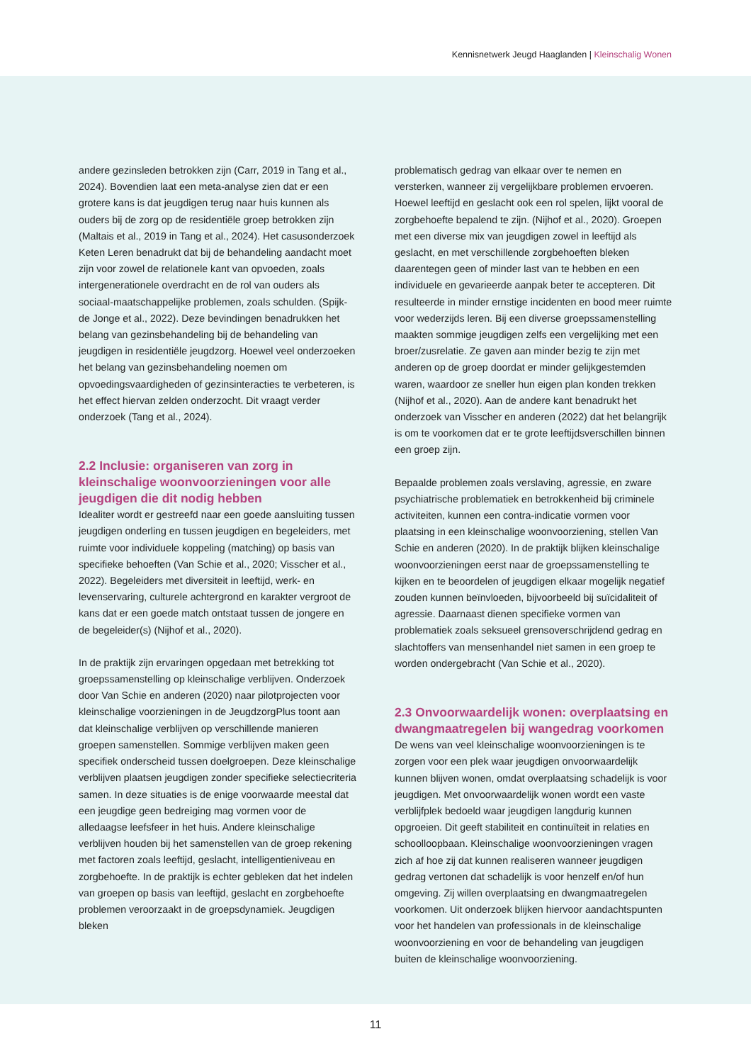Kennisnetwerk Jeugd Haaglanden | Kleinschalig Wonen
andere gezinsleden betrokken zijn (Carr, 2019 in Tang et al., 2024). Bovendien laat een meta-analyse zien dat er een grotere kans is dat jeugdigen terug naar huis kunnen als ouders bij de zorg op de residentiële groep betrokken zijn (Maltais et al., 2019 in Tang et al., 2024). Het casusonderzoek Keten Leren benadrukt dat bij de behandeling aandacht moet zijn voor zowel de relationele kant van opvoeden, zoals intergenerationele overdracht en de rol van ouders als sociaal-maatschappelijke problemen, zoals schulden. (Spijk-de Jonge et al., 2022). Deze bevindingen benadrukken het belang van gezinsbehandeling bij de behandeling van jeugdigen in residentiële jeugdzorg. Hoewel veel onderzoeken het belang van gezinsbehandeling noemen om opvoedingsvaardigheden of gezinsinteracties te verbeteren, is het effect hiervan zelden onderzocht. Dit vraagt verder onderzoek (Tang et al., 2024).
2.2 Inclusie: organiseren van zorg in kleinschalige woonvoorzieningen voor alle jeugdigen die dit nodig hebben
Idealiter wordt er gestreefd naar een goede aansluiting tussen jeugdigen onderling en tussen jeugdigen en begeleiders, met ruimte voor individuele koppeling (matching) op basis van specifieke behoeften (Van Schie et al., 2020; Visscher et al., 2022). Begeleiders met diversiteit in leeftijd, werk- en levenservaring, culturele achtergrond en karakter vergroot de kans dat er een goede match ontstaat tussen de jongere en de begeleider(s) (Nijhof et al., 2020).
In de praktijk zijn ervaringen opgedaan met betrekking tot groepssamenstelling op kleinschalige verblijven. Onderzoek door Van Schie en anderen (2020) naar pilotprojecten voor kleinschalige voorzieningen in de JeugdzorgPlus toont aan dat kleinschalige verblijven op verschillende manieren groepen samenstellen. Sommige verblijven maken geen specifiek onderscheid tussen doelgroepen. Deze kleinschalige verblijven plaatsen jeugdigen zonder specifieke selectiecriteria samen. In deze situaties is de enige voorwaarde meestal dat een jeugdige geen bedreiging mag vormen voor de alledaagse leefsfeer in het huis. Andere kleinschalige verblijven houden bij het samenstellen van de groep rekening met factoren zoals leeftijd, geslacht, intelligentieniveau en zorgbehoefte. In de praktijk is echter gebleken dat het indelen van groepen op basis van leeftijd, geslacht en zorgbehoefte problemen veroorzaakt in de groepsdynamiek. Jeugdigen bleken
problematisch gedrag van elkaar over te nemen en versterken, wanneer zij vergelijkbare problemen ervoeren. Hoewel leeftijd en geslacht ook een rol spelen, lijkt vooral de zorgbehoefte bepalend te zijn. (Nijhof et al., 2020). Groepen met een diverse mix van jeugdigen zowel in leeftijd als geslacht, en met verschillende zorgbehoeften bleken daarentegen geen of minder last van te hebben en een individuele en gevarieerde aanpak beter te accepteren. Dit resulteerde in minder ernstige incidenten en bood meer ruimte voor wederzijds leren. Bij een diverse groepssamenstelling maakten sommige jeugdigen zelfs een vergelijking met een broer/zusrelatie. Ze gaven aan minder bezig te zijn met anderen op de groep doordat er minder gelijkgestemden waren, waardoor ze sneller hun eigen plan konden trekken (Nijhof et al., 2020). Aan de andere kant benadrukt het onderzoek van Visscher en anderen (2022) dat het belangrijk is om te voorkomen dat er te grote leeftijdsverschillen binnen een groep zijn.
Bepaalde problemen zoals verslaving, agressie, en zware psychiatrische problematiek en betrokkenheid bij criminele activiteiten, kunnen een contra-indicatie vormen voor plaatsing in een kleinschalige woonvoorziening, stellen Van Schie en anderen (2020). In de praktijk blijken kleinschalige woonvoorzieningen eerst naar de groepssamenstelling te kijken en te beoordelen of jeugdigen elkaar mogelijk negatief zouden kunnen beïnvloeden, bijvoorbeeld bij suïcidaliteit of agressie. Daarnaast dienen specifieke vormen van problematiek zoals seksueel grensoverschrijdend gedrag en slachtoffers van mensenhandel niet samen in een groep te worden ondergebracht (Van Schie et al., 2020).
2.3 Onvoorwaardelijk wonen: overplaatsing en dwangmaatregelen bij wangedrag voorkomen
De wens van veel kleinschalige woonvoorzieningen is te zorgen voor een plek waar jeugdigen onvoorwaardelijk kunnen blijven wonen, omdat overplaatsing schadelijk is voor jeugdigen. Met onvoorwaardelijk wonen wordt een vaste verblijfplek bedoeld waar jeugdigen langdurig kunnen opgroeien. Dit geeft stabiliteit en continuïteit in relaties en schoolloopbaan. Kleinschalige woonvoorzieningen vragen zich af hoe zij dat kunnen realiseren wanneer jeugdigen gedrag vertonen dat schadelijk is voor henzelf en/of hun omgeving. Zij willen overplaatsing en dwangmaatregelen voorkomen. Uit onderzoek blijken hiervoor aandachtspunten voor het handelen van professionals in de kleinschalige woonvoorziening en voor de behandeling van jeugdigen buiten de kleinschalige woonvoorziening.
11